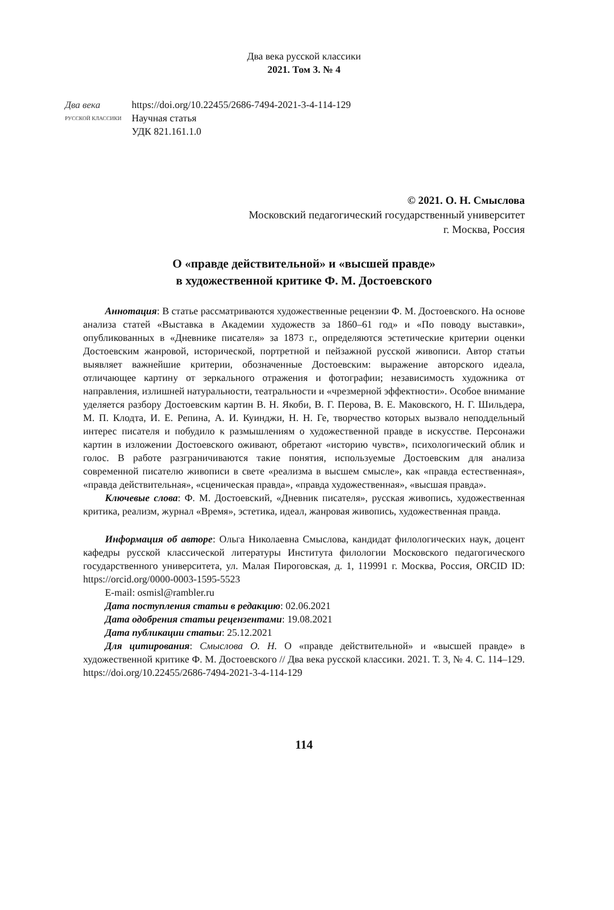Два века русской классики
2021. Том 3. № 4
Два века
РУССКОЙ КЛАССИКИ
https://doi.org/10.22455/2686-7494-2021-3-4-114-129
Научная статья
УДК 821.161.1.0
© 2021. О. Н. Смыслова
Московский педагогический государственный университет
г. Москва, Россия
О «правде действительной» и «высшей правде»
в художественной критике Ф. М. Достоевского
Аннотация: В статье рассматриваются художественные рецензии Ф. М. Достоевского. На основе анализа статей «Выставка в Академии художеств за 1860–61 год» и «По поводу выставки», опубликованных в «Дневнике писателя» за 1873 г., определяются эстетические критерии оценки Достоевским жанровой, исторической, портретной и пейзажной русской живописи. Автор статьи выявляет важнейшие критерии, обозначенные Достоевским: выражение авторского идеала, отличающее картину от зеркального отражения и фотографии; независимость художника от направления, излишней натуральности, театральности и «чрезмерной эффектности». Особое внимание уделяется разбору Достоевским картин В. Н. Якоби, В. Г. Перова, В. Е. Маковского, Н. Г. Шильдера, М. П. Клодта, И. Е. Репина, А. И. Куинджи, Н. Н. Ге, творчество которых вызвало неподдельный интерес писателя и побудило к размышлениям о художественной правде в искусстве. Персонажи картин в изложении Достоевского оживают, обретают «историю чувств», психологический облик и голос. В работе разграничиваются такие понятия, используемые Достоевским для анализа современной писателю живописи в свете «реализма в высшем смысле», как «правда естественная», «правда действительная», «сценическая правда», «правда художественная», «высшая правда».
Ключевые слова: Ф. М. Достоевский, «Дневник писателя», русская живопись, художественная критика, реализм, журнал «Время», эстетика, идеал, жанровая живопись, художественная правда.
Информация об авторе: Ольга Николаевна Смыслова, кандидат филологических наук, доцент кафедры русской классической литературы Института филологии Московского педагогического государственного университета, ул. Малая Пироговская, д. 1, 119991 г. Москва, Россия, ORCID ID: https://orcid.org/0000-0003-1595-5523
E-mail: osmisl@rambler.ru
Дата поступления статьи в редакцию: 02.06.2021
Дата одобрения статьи рецензентами: 19.08.2021
Дата публикации статьи: 25.12.2021
Для цитирования: Смыслова О. Н. О «правде действительной» и «высшей правде» в художественной критике Ф. М. Достоевского // Два века русской классики. 2021. Т. 3, № 4. С. 114–129. https://doi.org/10.22455/2686-7494-2021-3-4-114-129
114